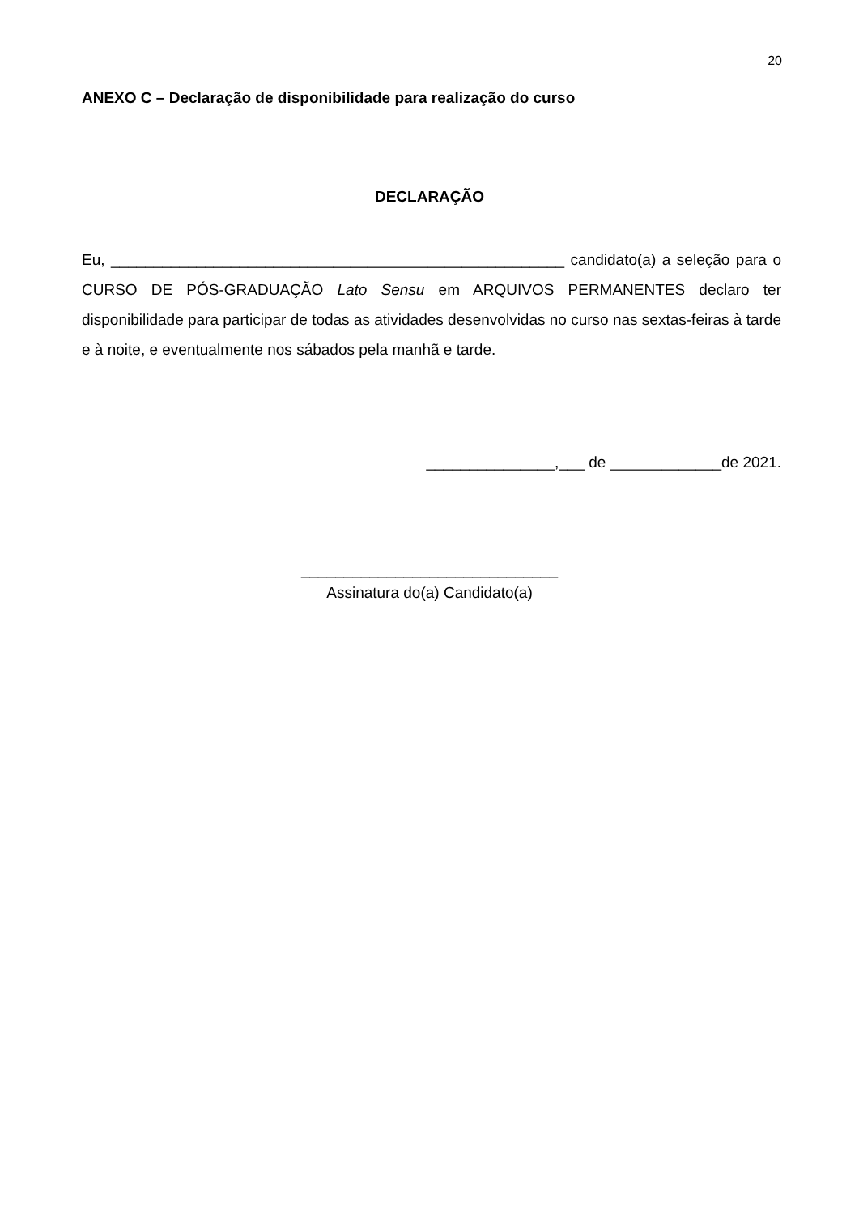20
ANEXO C – Declaração de disponibilidade para realização do curso
DECLARAÇÃO
Eu, _____________________________________________________ candidato(a) a seleção para o CURSO DE PÓS-GRADUAÇÃO Lato Sensu em ARQUIVOS PERMANENTES declaro ter disponibilidade para participar de todas as atividades desenvolvidas no curso nas sextas-feiras à tarde e à noite, e eventualmente nos sábados pela manhã e tarde.
_______________,___ de _____________de 2021.
______________________________
Assinatura do(a) Candidato(a)